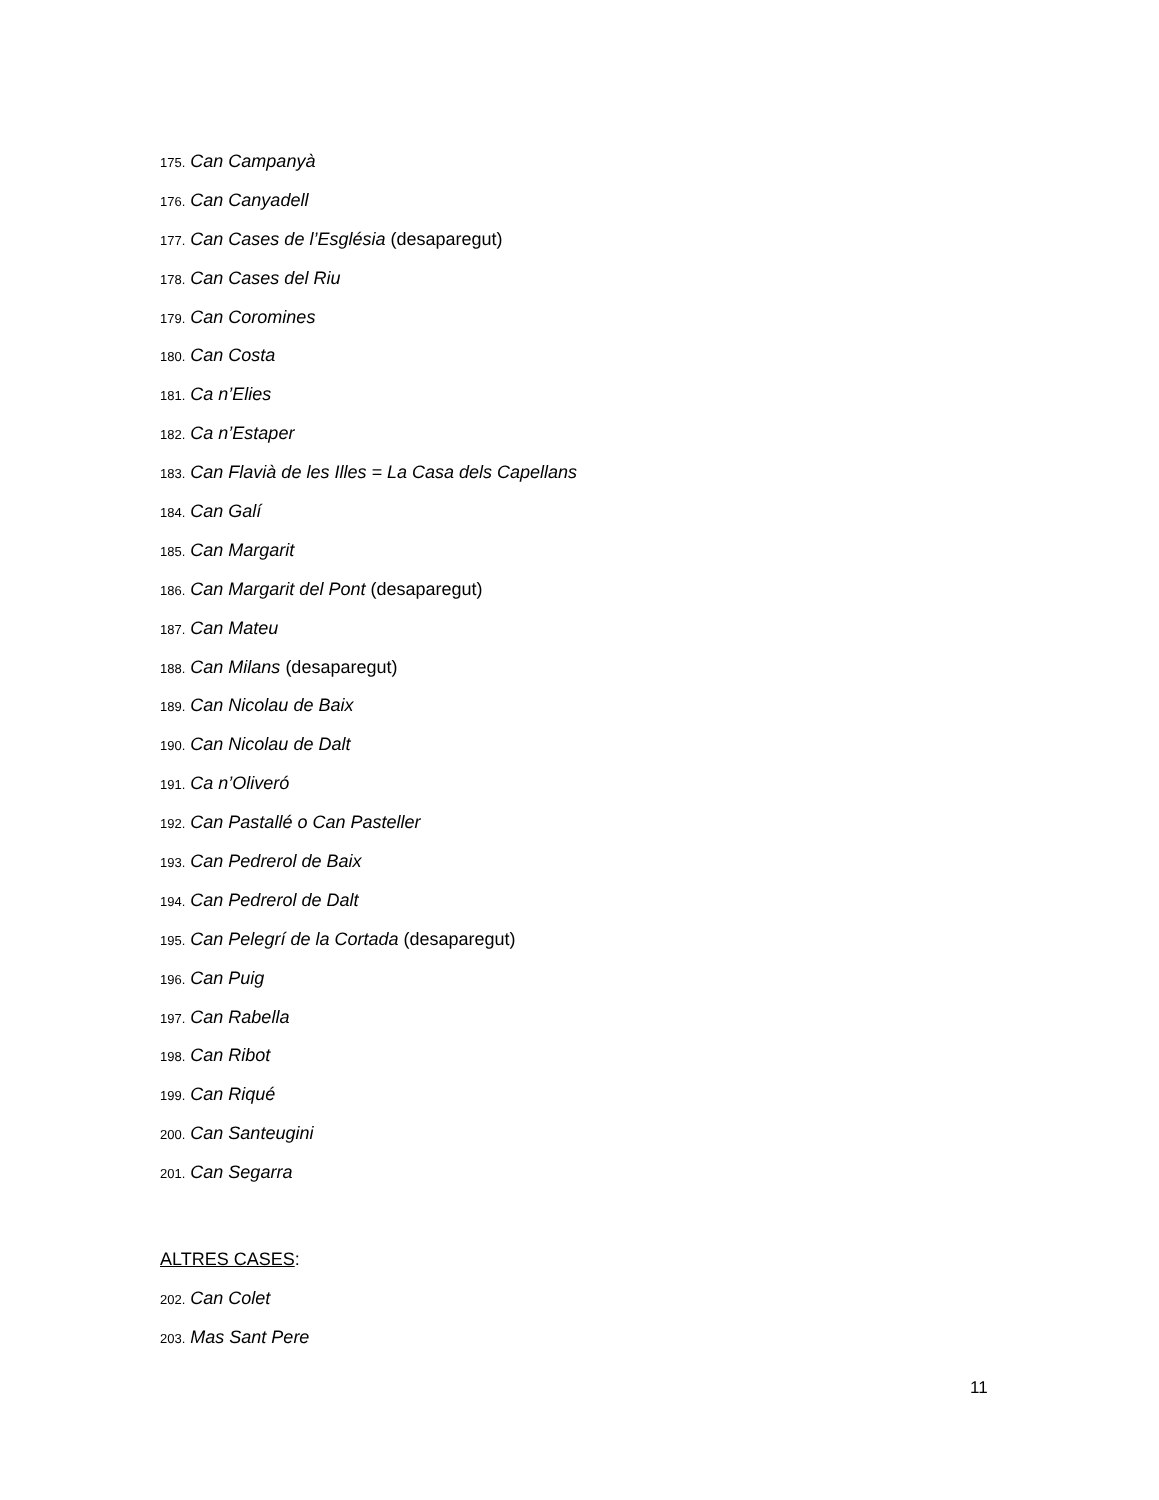175. Can Campanyà
176. Can Canyadell
177. Can Cases de l’Església (desaparegut)
178. Can Cases del Riu
179. Can Coromines
180. Can Costa
181. Ca n’Elies
182. Ca n’Estaper
183. Can Flavià de les Illes = La Casa dels Capellans
184. Can Galí
185. Can Margarit
186. Can Margarit del Pont (desaparegut)
187. Can Mateu
188. Can Milans (desaparegut)
189. Can Nicolau de Baix
190. Can Nicolau de Dalt
191. Ca n’Oliveró
192. Can Pastallé o Can Pasteller
193. Can Pedrerol de Baix
194. Can Pedrerol de Dalt
195. Can Pelegrí de la Cortada (desaparegut)
196. Can Puig
197. Can Rabella
198. Can Ribot
199. Can Riqué
200. Can Santeugini
201. Can Segarra
ALTRES CASES:
202. Can Colet
203. Mas Sant Pere
11